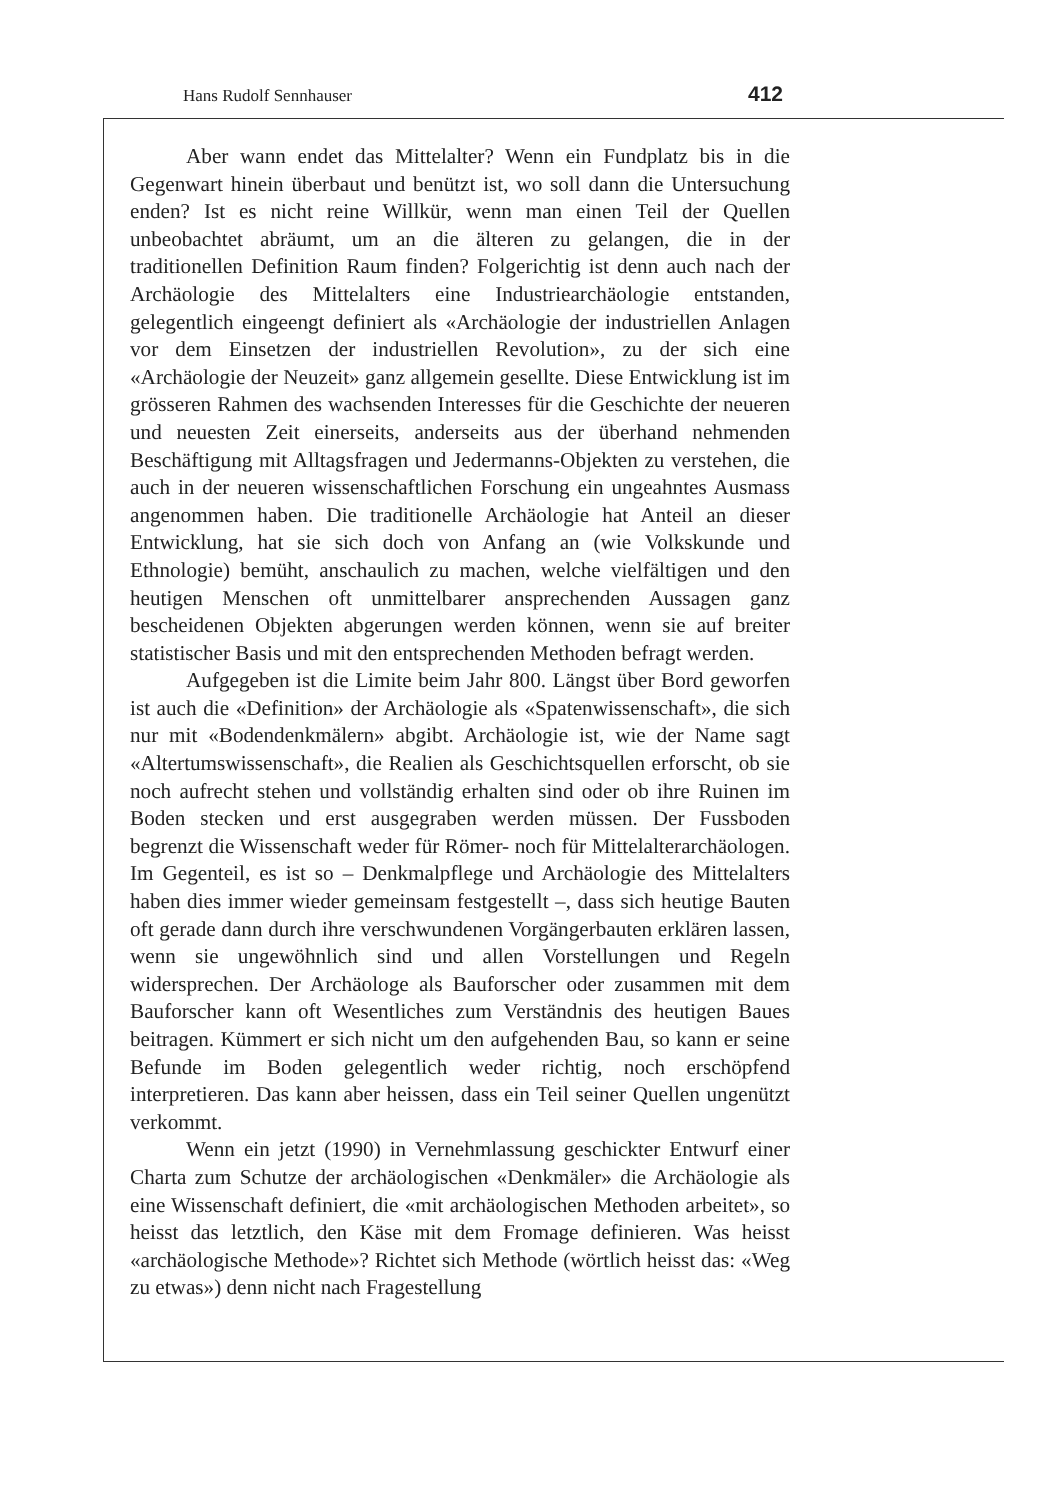Hans Rudolf Sennhauser 412
Aber wann endet das Mittelalter? Wenn ein Fundplatz bis in die Gegenwart hinein überbaut und benützt ist, wo soll dann die Untersuchung enden? Ist es nicht reine Willkür, wenn man einen Teil der Quellen unbeobachtet abräumt, um an die älteren zu gelangen, die in der traditionellen Definition Raum finden? Folgerichtig ist denn auch nach der Archäologie des Mittelalters eine Industriearchäologie entstanden, gelegentlich eingeengt definiert als «Archäologie der industriellen Anlagen vor dem Einsetzen der industriellen Revolution», zu der sich eine «Archäologie der Neuzeit» ganz allgemein gesellte. Diese Entwicklung ist im grösseren Rahmen des wachsenden Interesses für die Geschichte der neueren und neuesten Zeit einerseits, anderseits aus der überhand nehmenden Beschäftigung mit Alltagsfragen und Jedermanns-Objekten zu verstehen, die auch in der neueren wissenschaftlichen Forschung ein ungeahntes Ausmass angenommen haben. Die traditionelle Archäologie hat Anteil an dieser Entwicklung, hat sie sich doch von Anfang an (wie Volkskunde und Ethnologie) bemüht, anschaulich zu machen, welche vielfältigen und den heutigen Menschen oft unmittelbarer ansprechenden Aussagen ganz bescheidenen Objekten abgerungen werden können, wenn sie auf breiter statistischer Basis und mit den entsprechenden Methoden befragt werden.
Aufgegeben ist die Limite beim Jahr 800. Längst über Bord geworfen ist auch die «Definition» der Archäologie als «Spatenwissenschaft», die sich nur mit «Bodendenkmälern» abgibt. Archäologie ist, wie der Name sagt «Altertumswissenschaft», die Realien als Geschichtsquellen erforscht, ob sie noch aufrecht stehen und vollständig erhalten sind oder ob ihre Ruinen im Boden stecken und erst ausgegraben werden müssen. Der Fussboden begrenzt die Wissenschaft weder für Römer- noch für Mittelalterarchäologen. Im Gegenteil, es ist so – Denkmalpflege und Archäologie des Mittelalters haben dies immer wieder gemeinsam festgestellt –, dass sich heutige Bauten oft gerade dann durch ihre verschwundenen Vorgängerbauten erklären lassen, wenn sie ungewöhnlich sind und allen Vorstellungen und Regeln widersprechen. Der Archäologe als Bauforscher oder zusammen mit dem Bauforscher kann oft Wesentliches zum Verständnis des heutigen Baues beitragen. Kümmert er sich nicht um den aufgehenden Bau, so kann er seine Befunde im Boden gelegentlich weder richtig, noch erschöpfend interpretieren. Das kann aber heissen, dass ein Teil seiner Quellen ungenützt verkommt.
Wenn ein jetzt (1990) in Vernehmlassung geschickter Entwurf einer Charta zum Schutze der archäologischen «Denkmäler» die Archäologie als eine Wissenschaft definiert, die «mit archäologischen Methoden arbeitet», so heisst das letztlich, den Käse mit dem Fromage definieren. Was heisst «archäologische Methode»? Richtet sich Methode (wörtlich heisst das: «Weg zu etwas») denn nicht nach Fragestellung